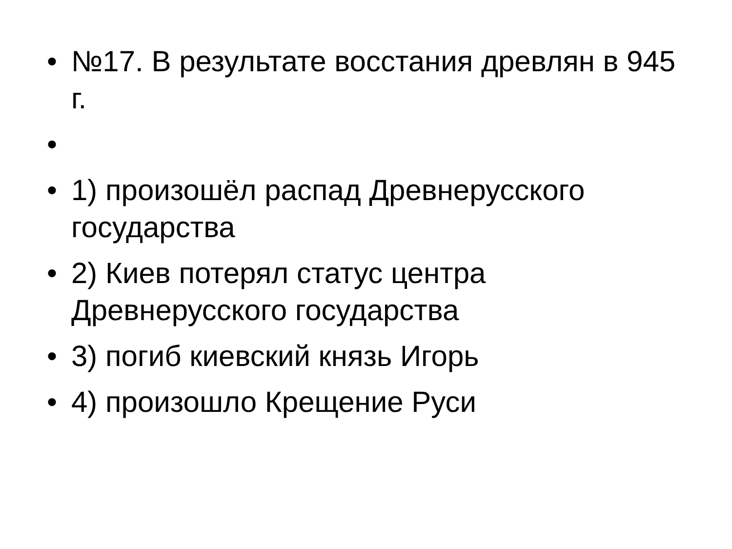• №17. В результате восстания древлян в 945 г.
•
• 1) произошёл распад Древнерусского государства
• 2) Киев потерял статус центра Древнерусского государства
• 3) погиб киевский князь Игорь
• 4) произошло Крещение Руси